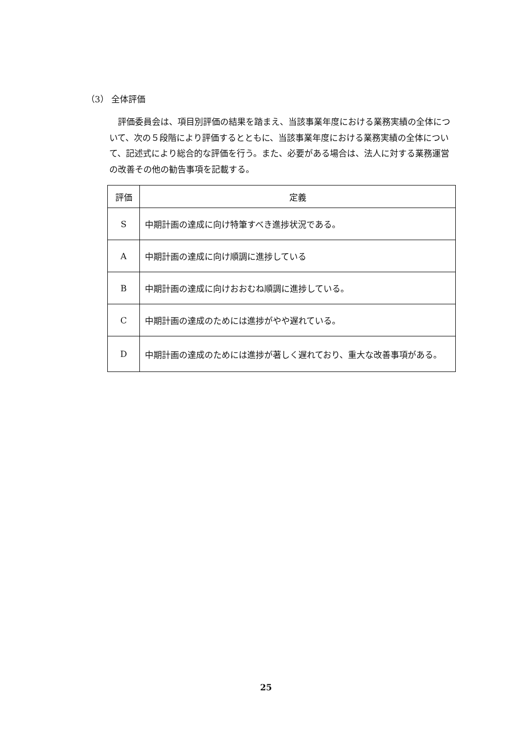（3） 全体評価
評価委員会は、項目別評価の結果を踏まえ、当該事業年度における業務実績の全体について、次の５段階により評価するとともに、当該事業年度における業務実績の全体について、記述式により総合的な評価を行う。また、必要がある場合は、法人に対する業務運営の改善その他の勧告事項を記載する。
| 評価 | 定義 |
| --- | --- |
| S | 中期計画の達成に向け特筆すべき進捗状況である。 |
| A | 中期計画の達成に向け順調に進捗している |
| B | 中期計画の達成に向けおおむね順調に進捗している。 |
| C | 中期計画の達成のためには進捗がやや遅れている。 |
| D | 中期計画の達成のためには進捗が著しく遅れており、重大な改善事項がある。 |
25